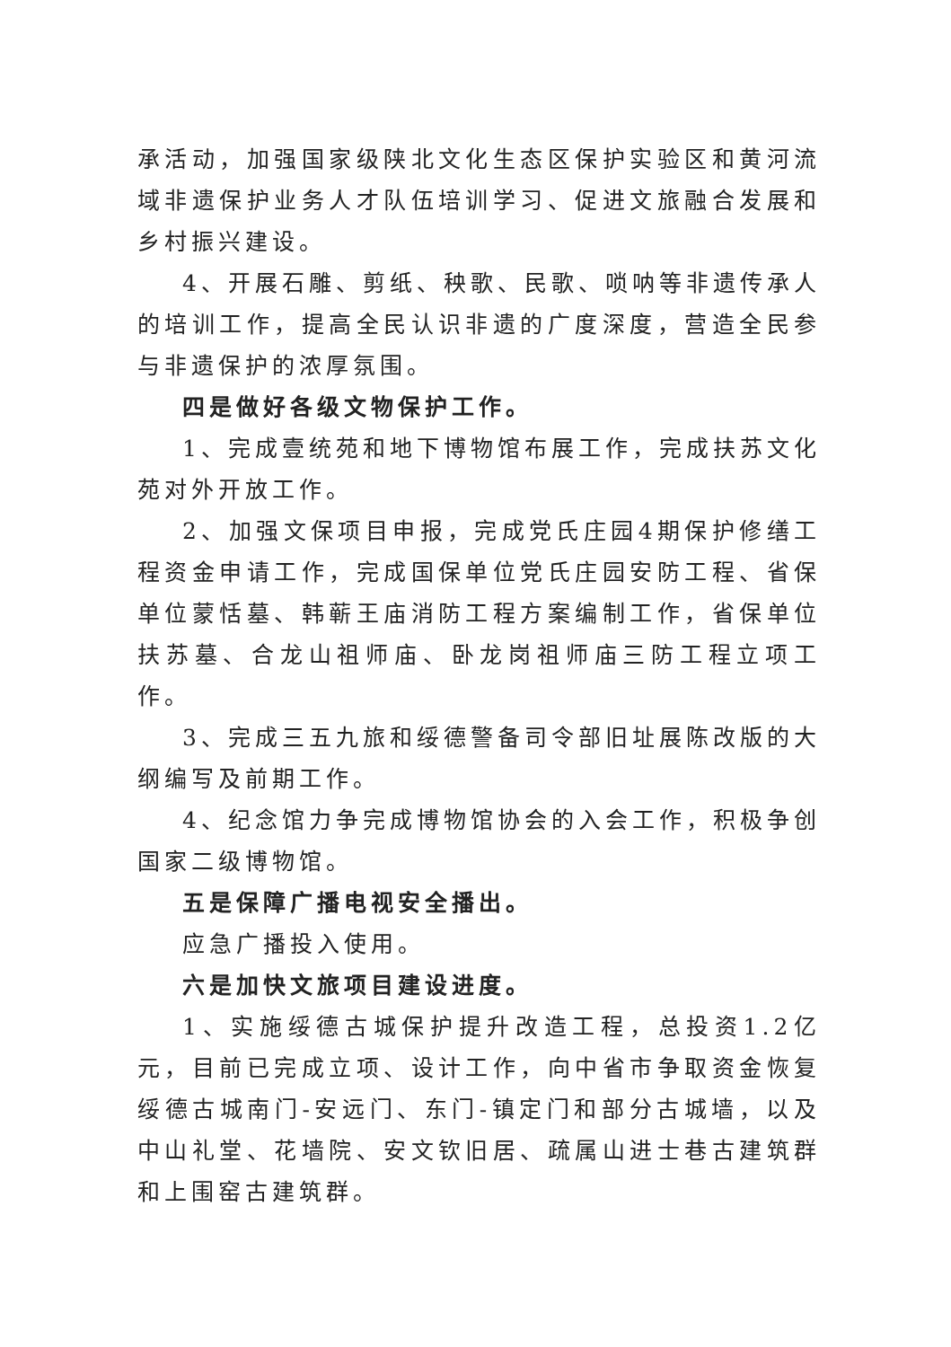承活动，加强国家级陕北文化生态区保护实验区和黄河流域非遗保护业务人才队伍培训学习、促进文旅融合发展和乡村振兴建设。
4、开展石雕、剪纸、秧歌、民歌、唢呐等非遗传承人的培训工作，提高全民认识非遗的广度深度，营造全民参与非遗保护的浓厚氛围。
四是做好各级文物保护工作。
1、完成壹统苑和地下博物馆布展工作，完成扶苏文化苑对外开放工作。
2、加强文保项目申报，完成党氏庄园4期保护修缮工程资金申请工作，完成国保单位党氏庄园安防工程、省保单位蒙恬墓、韩蕲王庙消防工程方案编制工作，省保单位扶苏墓、合龙山祖师庙、卧龙岗祖师庙三防工程立项工作。
3、完成三五九旅和绥德警备司令部旧址展陈改版的大纲编写及前期工作。
4、纪念馆力争完成博物馆协会的入会工作，积极争创国家二级博物馆。
五是保障广播电视安全播出。
应急广播投入使用。
六是加快文旅项目建设进度。
1、实施绥德古城保护提升改造工程，总投资1.2亿元，目前已完成立项、设计工作，向中省市争取资金恢复绥德古城南门-安远门、东门-镇定门和部分古城墙，以及中山礼堂、花墙院、安文钦旧居、疏属山进士巷古建筑群和上围窑古建筑群。